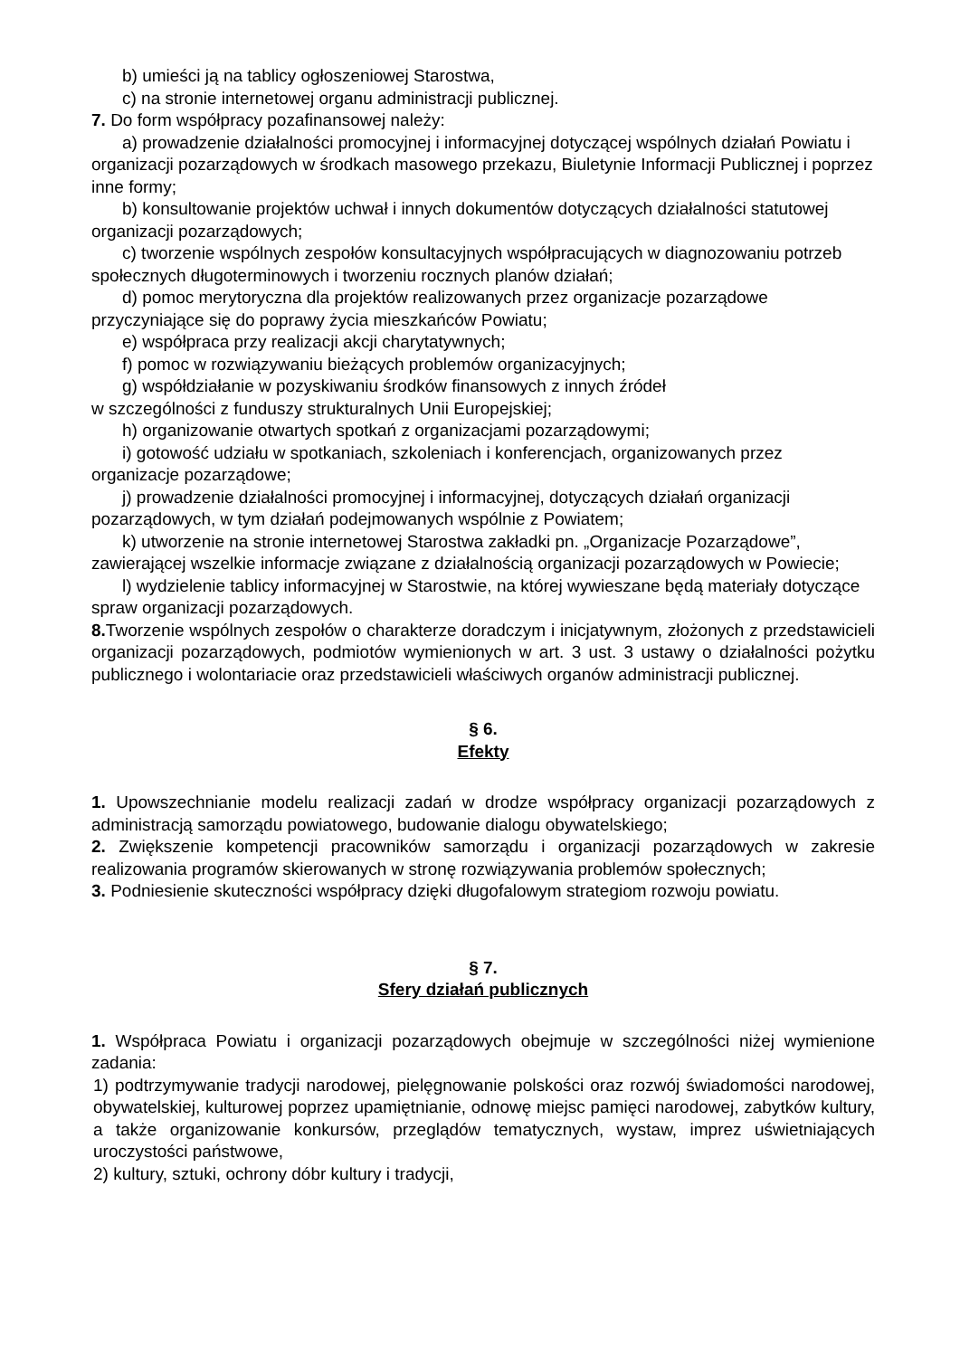b) umieści ją na tablicy ogłoszeniowej Starostwa,
c) na stronie internetowej organu administracji publicznej.
7. Do form współpracy pozafinansowej należy:
a) prowadzenie działalności promocyjnej i informacyjnej dotyczącej wspólnych działań Powiatu i organizacji pozarządowych w środkach masowego przekazu, Biuletynie Informacji Publicznej i poprzez inne formy;
b) konsultowanie projektów uchwał i innych dokumentów dotyczących działalności statutowej organizacji pozarządowych;
c) tworzenie wspólnych zespołów konsultacyjnych współpracujących w diagnozowaniu potrzeb społecznych długoterminowych i tworzeniu rocznych planów działań;
d) pomoc merytoryczna dla projektów realizowanych przez organizacje pozarządowe przyczyniające się do poprawy życia mieszkańców Powiatu;
e) współpraca przy realizacji akcji charytatywnych;
f) pomoc w rozwiązywaniu bieżących problemów organizacyjnych;
g) współdziałanie w pozyskiwaniu środków finansowych z innych źródeł
w szczególności z funduszy strukturalnych Unii Europejskiej;
h) organizowanie otwartych spotkań z organizacjami pozarządowymi;
i) gotowość udziału w spotkaniach, szkoleniach i konferencjach, organizowanych przez organizacje pozarządowe;
j) prowadzenie działalności promocyjnej i informacyjnej, dotyczących działań organizacji pozarządowych, w tym działań podejmowanych wspólnie z Powiatem;
k) utworzenie na stronie internetowej Starostwa zakładki pn. „Organizacje Pozarządowe”, zawierającej wszelkie informacje związane z działalnością organizacji pozarządowych w Powiecie;
l) wydzielenie tablicy informacyjnej w Starostwie, na której wywieszane będą materiały dotyczące spraw organizacji pozarządowych.
8. Tworzenie wspólnych zespołów o charakterze doradczym i inicjatywnym, złożonych z przedstawicieli organizacji pozarządowych, podmiotów wymienionych w art. 3 ust. 3 ustawy o działalności pożytku publicznego i wolontariacie oraz przedstawicieli właściwych organów administracji publicznej.
§ 6.
Efekty
1. Upowszechnianie modelu realizacji zadań w drodze współpracy organizacji pozarządowych z administracją samorządu powiatowego, budowanie dialogu obywatelskiego;
2. Zwiększenie kompetencji pracowników samorządu i organizacji pozarządowych w zakresie realizowania programów skierowanych w stronę rozwiązywania problemów społecznych;
3. Podniesienie skuteczności współpracy dzięki długofalowym strategiom rozwoju powiatu.
§ 7.
Sfery działań publicznych
1. Współpraca Powiatu i organizacji pozarządowych obejmuje w szczególności niżej wymienione zadania:
1) podtrzymywanie tradycji narodowej, pielęgnowanie polskości oraz rozwój świadomości narodowej, obywatelskiej, kulturowej poprzez upamiętnianie, odnowę miejsc pamięci narodowej, zabytków kultury, a także organizowanie konkursów, przeglądów tematycznych, wystaw, imprez uświetniających uroczystości państwowe,
2) kultury, sztuki, ochrony dóbr kultury i tradycji,